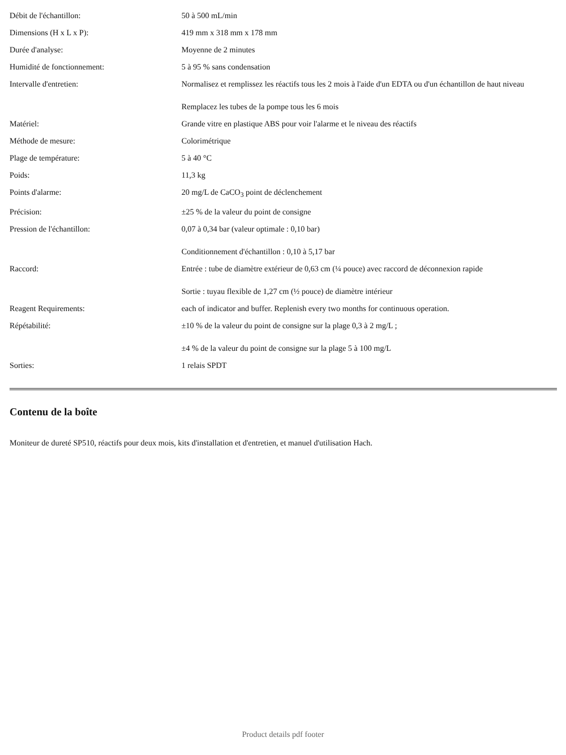| Débit de l'échantillon: | 50 à 500 mL/min |
| Dimensions (H x L x P): | 419 mm x 318 mm x 178 mm |
| Durée d'analyse: | Moyenne de 2 minutes |
| Humidité de fonctionnement: | 5 à 95 % sans condensation |
| Intervalle d'entretien: | Normalisez et remplissez les réactifs tous les 2 mois à l'aide d'un EDTA ou d'un échantillon de haut niveau Remplacez les tubes de la pompe tous les 6 mois |
| Matériel: | Grande vitre en plastique ABS pour voir l'alarme et le niveau des réactifs |
| Méthode de mesure: | Colorimétrique |
| Plage de température: | 5 à 40 °C |
| Poids: | 11,3 kg |
| Points d'alarme: | 20 mg/L de CaCO<sub>3</sub> point de déclenchement |
| Précision: | ±25 % de la valeur du point de consigne |
| Pression de l'échantillon: | 0,07 à 0,34 bar (valeur optimale : 0,10 bar) Conditionnement d'échantillon : 0,10 à 5,17 bar |
| Raccord: | Entrée : tube de diamètre extérieur de 0,63 cm (¼ pouce) avec raccord de déconnexion rapide Sortie : tuyau flexible de 1,27 cm (½ pouce) de diamètre intérieur |
| Reagent Requirements: | each of indicator and buffer. Replenish every two months for continuous operation. |
| Répétabilité: | ±10 % de la valeur du point de consigne sur la plage 0,3 à 2 mg/L ; ±4 % de la valeur du point de consigne sur la plage 5 à 100 mg/L |
| Sorties: | 1 relais SPDT |
Contenu de la boîte
Moniteur de dureté SP510, réactifs pour deux mois, kits d'installation et d'entretien, et manuel d'utilisation Hach.
Product details pdf footer